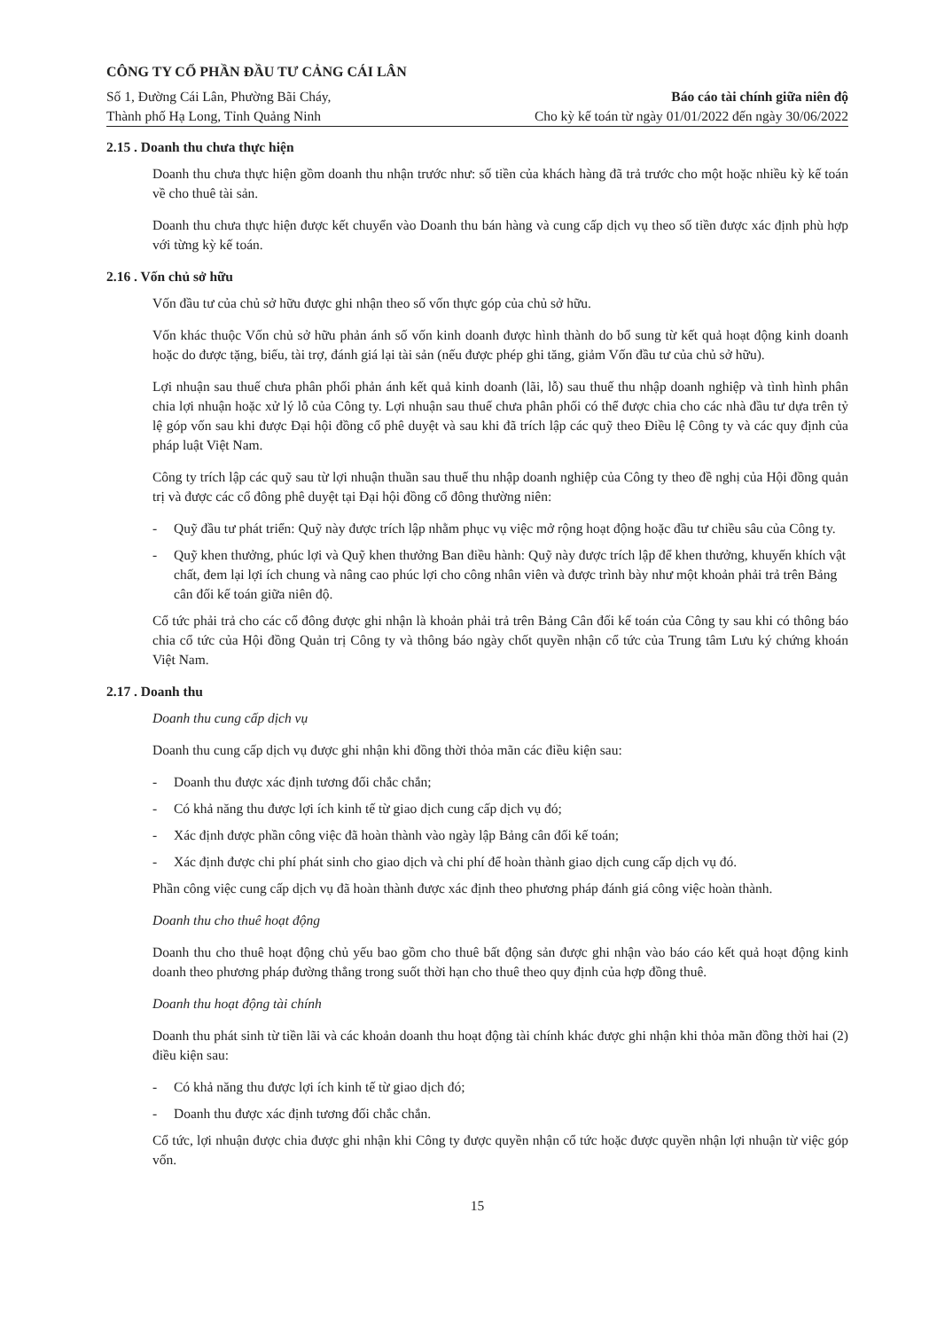CÔNG TY CỔ PHẦN ĐẦU TƯ CẢNG CÁI LÂN
Số 1, Đường Cái Lân, Phường Bãi Cháy,
Thành phố Hạ Long, Tỉnh Quảng Ninh
Báo cáo tài chính giữa niên độ
Cho kỳ kế toán từ ngày 01/01/2022 đến ngày 30/06/2022
2.15 . Doanh thu chưa thực hiện
Doanh thu chưa thực hiện gồm doanh thu nhận trước như: số tiền của khách hàng đã trả trước cho một hoặc nhiều kỳ kế toán về cho thuê tài sản.
Doanh thu chưa thực hiện được kết chuyển vào Doanh thu bán hàng và cung cấp dịch vụ theo số tiền được xác định phù hợp với từng kỳ kế toán.
2.16 . Vốn chủ sở hữu
Vốn đầu tư của chủ sở hữu được ghi nhận theo số vốn thực góp của chủ sở hữu.
Vốn khác thuộc Vốn chủ sở hữu phản ánh số vốn kinh doanh được hình thành do bổ sung từ kết quả hoạt động kinh doanh hoặc do được tặng, biếu, tài trợ, đánh giá lại tài sản (nếu được phép ghi tăng, giảm Vốn đầu tư của chủ sở hữu).
Lợi nhuận sau thuế chưa phân phối phản ánh kết quả kinh doanh (lãi, lỗ) sau thuế thu nhập doanh nghiệp và tình hình phân chia lợi nhuận hoặc xử lý lỗ của Công ty. Lợi nhuận sau thuế chưa phân phối có thể được chia cho các nhà đầu tư dựa trên tỷ lệ góp vốn sau khi được Đại hội đồng cổ phê duyệt và sau khi đã trích lập các quỹ theo Điều lệ Công ty và các quy định của pháp luật Việt Nam.
Công ty trích lập các quỹ sau từ lợi nhuận thuần sau thuế thu nhập doanh nghiệp của Công ty theo đề nghị của Hội đồng quản trị và được các cổ đông phê duyệt tại Đại hội đồng cổ đông thường niên:
- Quỹ đầu tư phát triển: Quỹ này được trích lập nhằm phục vụ việc mở rộng hoạt động hoặc đầu tư chiều sâu của Công ty.
- Quỹ khen thưởng, phúc lợi và Quỹ khen thưởng Ban điều hành: Quỹ này được trích lập để khen thưởng, khuyến khích vật chất, đem lại lợi ích chung và nâng cao phúc lợi cho công nhân viên và được trình bày như một khoản phải trả trên Bảng cân đối kế toán giữa niên độ.
Cổ tức phải trả cho các cổ đông được ghi nhận là khoản phải trả trên Bảng Cân đối kế toán của Công ty sau khi có thông báo chia cổ tức của Hội đồng Quản trị Công ty và thông báo ngày chốt quyền nhận cổ tức của Trung tâm Lưu ký chứng khoán Việt Nam.
2.17 . Doanh thu
Doanh thu cung cấp dịch vụ
Doanh thu cung cấp dịch vụ được ghi nhận khi đồng thời thỏa mãn các điều kiện sau:
- Doanh thu được xác định tương đối chắc chắn;
- Có khả năng thu được lợi ích kinh tế từ giao dịch cung cấp dịch vụ đó;
- Xác định được phần công việc đã hoàn thành vào ngày lập Bảng cân đối kế toán;
- Xác định được chi phí phát sinh cho giao dịch và chi phí để hoàn thành giao dịch cung cấp dịch vụ đó.
Phần công việc cung cấp dịch vụ đã hoàn thành được xác định theo phương pháp đánh giá công việc hoàn thành.
Doanh thu cho thuê hoạt động
Doanh thu cho thuê hoạt động chủ yếu bao gồm cho thuê bất động sản được ghi nhận vào báo cáo kết quả hoạt động kinh doanh theo phương pháp đường thẳng trong suốt thời hạn cho thuê theo quy định của hợp đồng thuê.
Doanh thu hoạt động tài chính
Doanh thu phát sinh từ tiền lãi và các khoản doanh thu hoạt động tài chính khác được ghi nhận khi thỏa mãn đồng thời hai (2) điều kiện sau:
- Có khả năng thu được lợi ích kinh tế từ giao dịch đó;
- Doanh thu được xác định tương đối chắc chắn.
Cổ tức, lợi nhuận được chia được ghi nhận khi Công ty được quyền nhận cổ tức hoặc được quyền nhận lợi nhuận từ việc góp vốn.
15